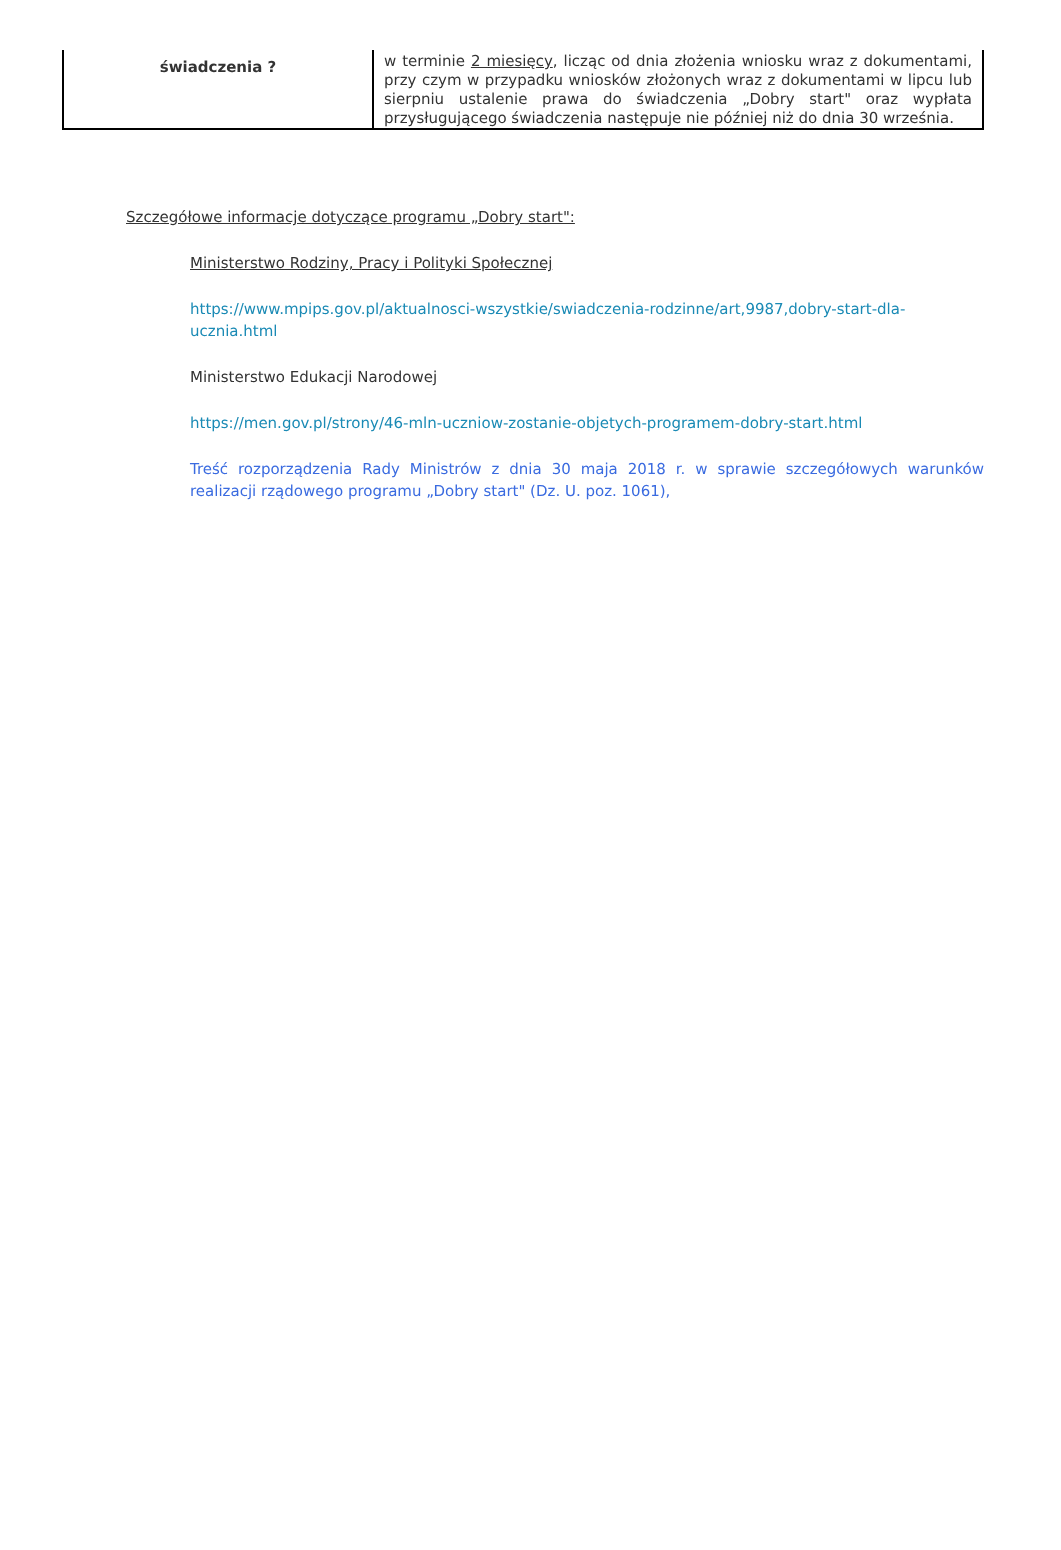| świadczenia ? | w terminie 2 miesięcy , licząc od dnia złożenia wniosku wraz z dokumentami, przy czym w przypadku wniosków złożonych wraz z dokumentami w lipcu lub sierpniu ustalenie prawa do świadczenia „Dobry start" oraz wypłata przysługującego świadczenia następuje nie później niż do dnia 30 września. |
Szczegółowe informacje dotyczące programu „Dobry start":
Ministerstwo Rodziny, Pracy i Polityki Społecznej
https://www.mpips.gov.pl/aktualnosci-wszystkie/swiadczenia-rodzinne/art,9987,dobry-start-dla-ucznia.html
Ministerstwo Edukacji Narodowej
https://men.gov.pl/strony/46-mln-uczniow-zostanie-objetych-programem-dobry-start.html
Treść rozporządzenia Rady Ministrów z dnia 30 maja 2018 r. w sprawie szczegółowych warunków realizacji rządowego programu „Dobry start" (Dz. U. poz. 1061),